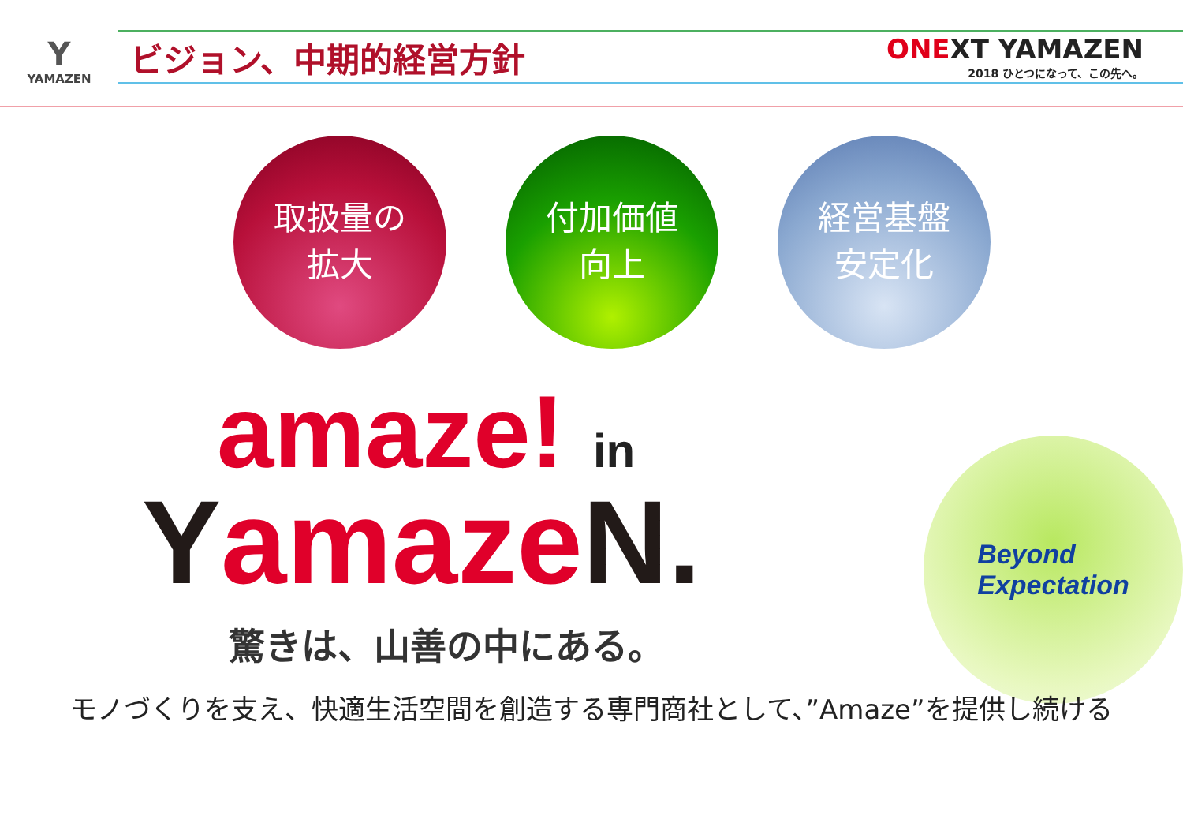Y
YAMAZEN
ビジョン、中期的経営方針
ONEXT YAMAZEN
2018 ひとつになって、この先へ。
取扱量の
拡大
付加価値
向上
経営基盤
安定化
amaze! in
YamazeN.
驚きは、山善の中にある。
Beyond
Expectation
モノづくりを支え、快適生活空間を創造する専門商社として、”Amaze”を提供し続ける